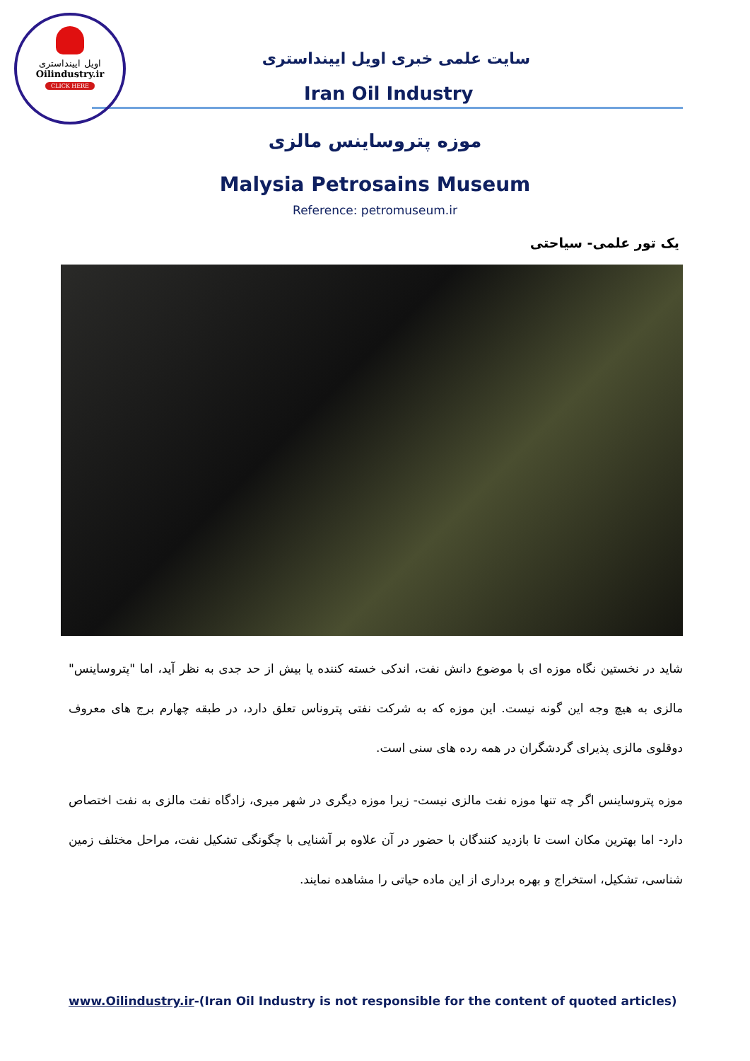اویل ایینداستری
Oilindustry.ir
CLICK HERE
سایت علمی خبری اویل ایینداستری
Iran Oil Industry
موزه پتروساینس مالزی
Malysia Petrosains Museum
Reference: petromuseum.ir
یک تور علمی- سیاحتی
شاید در نخستین نگاه موزه ای با موضوع دانش نفت، اندکی خسته کننده یا بیش از حد جدی به نظر آید، اما "پتروساینس" مالزی به هیچ وجه این گونه نیست. این موزه که به شرکت نفتی پتروناس تعلق دارد، در طبقه چهارم برج های معروف دوقلوی مالزی پذیرای گردشگران در همه رده های سنی است.
موزه پتروساینس اگر چه تنها موزه نفت مالزی نیست- زیرا موزه دیگری در شهر میری، زادگاه نفت مالزی به نفت اختصاص دارد- اما بهترین مکان است تا بازدید کنندگان با حضور در آن علاوه بر آشنایی با چگونگی تشکیل نفت، مراحل مختلف زمین شناسی، تشکیل، استخراج و بهره برداری از این ماده حیاتی را مشاهده نمایند.
www.Oilindustry.ir-(Iran Oil Industry is not responsible for the content of quoted articles)